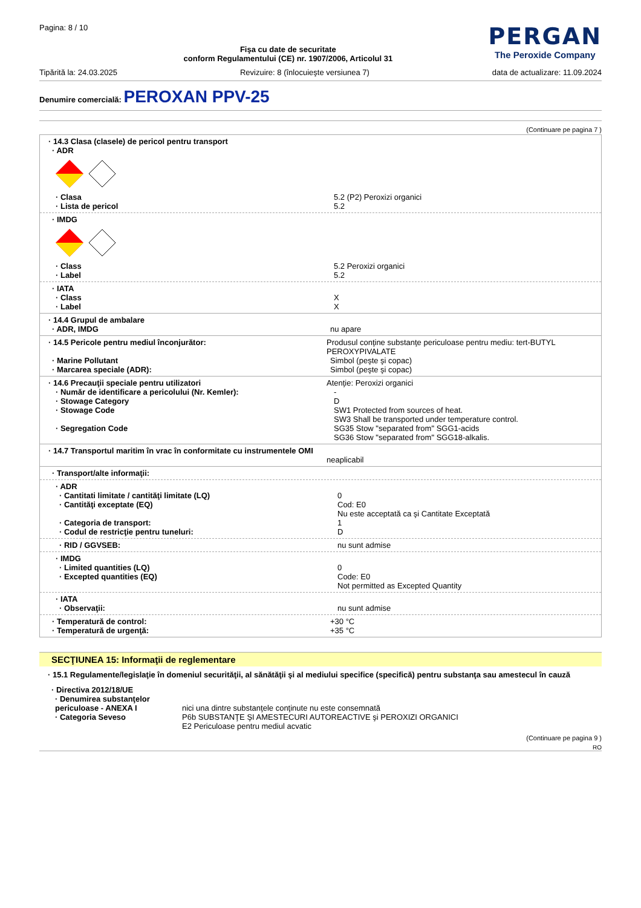Pagina: 8 / 10
Fişa cu date de securitate
conform Regulamentului (CE) nr. 1907/2006, Articolul 31
PERGAN
The Peroxide Company
Tipărită la: 24.03.2025 Revizuire: 8 (înlocuieşte versiunea 7) data de actualizare: 11.09.2024
Denumire comercială: PEROXAN PPV-25
(Continuare pe pagina 7 )
· 14.3 Clasa (clasele) de pericol pentru transport
· ADR
· Clasa 5.2 (P2) Peroxizi organici
· Lista de pericol 5.2
· IMDG
· Class 5.2 Peroxizi organici
· Label 5.2
· IATA
· Class X
· Label X
· 14.4 Grupul de ambalare
· ADR, IMDG nu apare
· 14.5 Pericole pentru mediul înconjurător: Produsul conţine substanţe periculoase pentru mediu: tert-BUTYL PEROXYPIVALATE
· Marine Pollutant Simbol (peşte şi copac)
· Marcarea speciale (ADR): Simbol (peşte şi copac)
· 14.6 Precauţii speciale pentru utilizatori Atenţie: Peroxizi organici
· Număr de identificare a pericolului (Nr. Kemler): -
· Stowage Category D
· Stowage Code SW1 Protected from sources of heat.
SW3 Shall be transported under temperature control.
· Segregation Code SG35 Stow "separated from" SGG1-acids
SG36 Stow "separated from" SGG18-alkalis.
· 14.7 Transportul maritim în vrac în conformitate cu instrumentele OMI
neaplicabil
· Transport/alte informaţii:
· ADR
· Cantitati limitate / cantităţi limitate (LQ) 0
· Cantităţi exceptate (EQ) Cod: E0
Nu este acceptată ca şi Cantitate Exceptată
· Categoria de transport: 1
· Codul de restricţie pentru tuneluri: D
· RID / GGVSEB: nu sunt admise
· IMDG
· Limited quantities (LQ) 0
· Excepted quantities (EQ) Code: E0
Not permitted as Excepted Quantity
· IATA
· Observaţii: nu sunt admise
· Temperatură de control: +30 °C
· Temperatură de urgenţă: +35 °C
SECŢIUNEA 15: Informaţii de reglementare
· 15.1 Regulamente/legislaţie în domeniul securităţii, al sănătăţii şi al mediului specifice (specifică) pentru substanţa sau amestecul în cauză
· Directiva 2012/18/UE
· Denumirea substanţelor periculoase - ANEXA I
nici una dintre substanţele conţinute nu este consemnată
· Categoria Seveso P6b SUBSTANŢE ŞI AMESTECURI AUTOREACTIVE şi PEROXIZI ORGANICI
E2 Periculoase pentru mediul acvatic
(Continuare pe pagina 9 )
RO